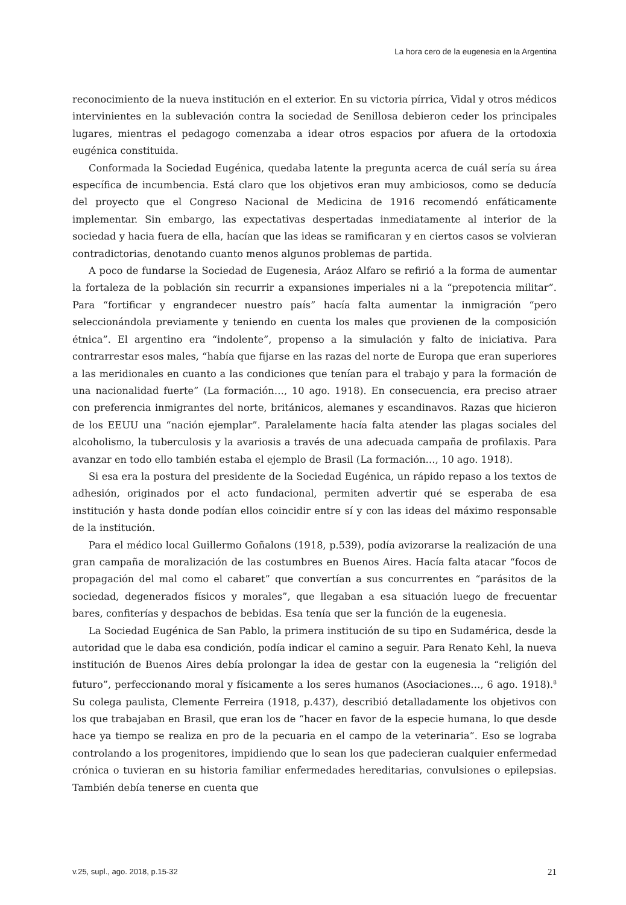La hora cero de la eugenesia en la Argentina
reconocimiento de la nueva institución en el exterior. En su victoria pírrica, Vidal y otros médicos intervinientes en la sublevación contra la sociedad de Senillosa debieron ceder los principales lugares, mientras el pedagogo comenzaba a idear otros espacios por afuera de la ortodoxia eugénica constituida.
Conformada la Sociedad Eugénica, quedaba latente la pregunta acerca de cuál sería su área específica de incumbencia. Está claro que los objetivos eran muy ambiciosos, como se deducía del proyecto que el Congreso Nacional de Medicina de 1916 recomendó enfáticamente implementar. Sin embargo, las expectativas despertadas inmediatamente al interior de la sociedad y hacia fuera de ella, hacían que las ideas se ramificaran y en ciertos casos se volvieran contradictorias, denotando cuanto menos algunos problemas de partida.
A poco de fundarse la Sociedad de Eugenesia, Aráoz Alfaro se refirió a la forma de aumentar la fortaleza de la población sin recurrir a expansiones imperiales ni a la “prepotencia militar”. Para “fortificar y engrandecer nuestro país” hacía falta aumentar la inmigración “pero seleccionándola previamente y teniendo en cuenta los males que provienen de la composición étnica”. El argentino era “indolente”, propenso a la simulación y falto de iniciativa. Para contrarrestar esos males, “había que fijarse en las razas del norte de Europa que eran superiores a las meridionales en cuanto a las condiciones que tenían para el trabajo y para la formación de una nacionalidad fuerte” (La formación…, 10 ago. 1918). En consecuencia, era preciso atraer con preferencia inmigrantes del norte, británicos, alemanes y escandinavos. Razas que hicieron de los EEUU una “nación ejemplar”. Paralelamente hacía falta atender las plagas sociales del alcoholismo, la tuberculosis y la avariosis a través de una adecuada campaña de profilaxis. Para avanzar en todo ello también estaba el ejemplo de Brasil (La formación…, 10 ago. 1918).
Si esa era la postura del presidente de la Sociedad Eugénica, un rápido repaso a los textos de adhesión, originados por el acto fundacional, permiten advertir qué se esperaba de esa institución y hasta donde podían ellos coincidir entre sí y con las ideas del máximo responsable de la institución.
Para el médico local Guillermo Goñalons (1918, p.539), podía avizorarse la realización de una gran campaña de moralización de las costumbres en Buenos Aires. Hacía falta atacar “focos de propagación del mal como el cabaret” que convertían a sus concurrentes en “parásitos de la sociedad, degenerados físicos y morales”, que llegaban a esa situación luego de frecuentar bares, confiterías y despachos de bebidas. Esa tenía que ser la función de la eugenesia.
La Sociedad Eugénica de San Pablo, la primera institución de su tipo en Sudamérica, desde la autoridad que le daba esa condición, podía indicar el camino a seguir. Para Renato Kehl, la nueva institución de Buenos Aires debía prolongar la idea de gestar con la eugenesia la “religión del futuro”, perfeccionando moral y físicamente a los seres humanos (Asociaciones…, 6 ago. 1918).<sup>8</sup> Su colega paulista, Clemente Ferreira (1918, p.437), describió detalladamente los objetivos con los que trabajaban en Brasil, que eran los de “hacer en favor de la especie humana, lo que desde hace ya tiempo se realiza en pro de la pecuaria en el campo de la veterinaria”. Eso se lograba controlando a los progenitores, impidiendo que lo sean los que padecieran cualquier enfermedad crónica o tuvieran en su historia familiar enfermedades hereditarias, convulsiones o epilepsias. También debía tenerse en cuenta que
v.25, supl., ago. 2018, p.15-32 21